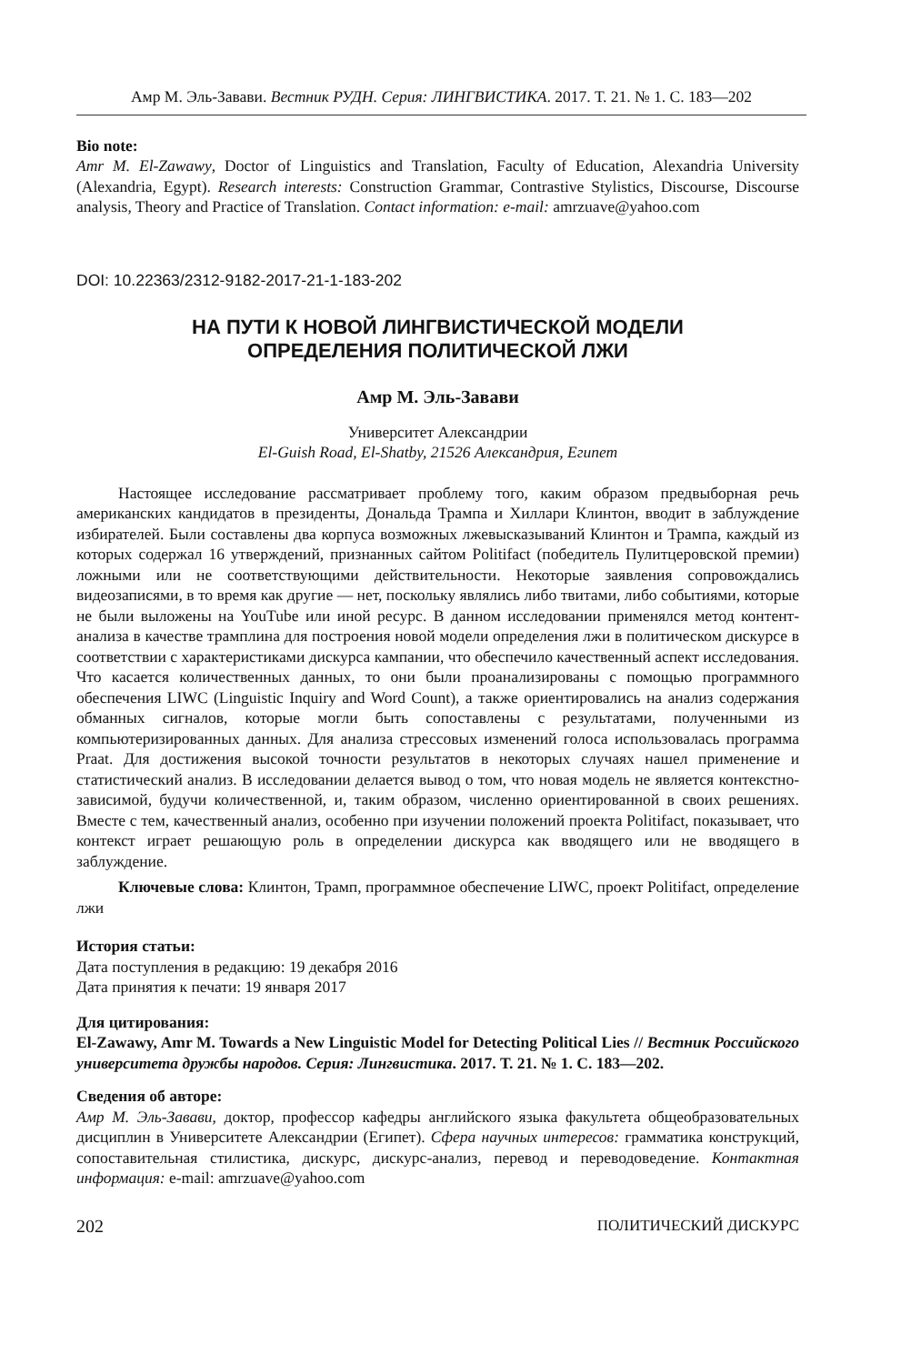Амр М. Эль-Завави. Вестник РУДН. Серия: ЛИНГВИСТИКА. 2017. Т. 21. № 1. С. 183—202
Bio note:
Amr M. El-Zawawy, Doctor of Linguistics and Translation, Faculty of Education, Alexandria University (Alexandria, Egypt). Research interests: Construction Grammar, Contrastive Stylistics, Discourse, Discourse analysis, Theory and Practice of Translation. Contact information: e-mail: amrzuave@yahoo.com
DOI: 10.22363/2312-9182-2017-21-1-183-202
НА ПУТИ К НОВОЙ ЛИНГВИСТИЧЕСКОЙ МОДЕЛИ
ОПРЕДЕЛЕНИЯ ПОЛИТИЧЕСКОЙ ЛЖИ
Амр М. Эль-Завави
Университет Александрии
El-Guish Road, El-Shatby, 21526 Александрия, Египет
Настоящее исследование рассматривает проблему того, каким образом предвыборная речь американских кандидатов в президенты, Дональда Трампа и Хиллари Клинтон, вводит в заблуждение избирателей. Были составлены два корпуса возможных лжевысказываний Клинтон и Трампа, каждый из которых содержал 16 утверждений, признанных сайтом Politifact (победитель Пулитцеровской премии) ложными или не соответствующими действительности. Некоторые заявления сопровождались видеозаписями, в то время как другие — нет, поскольку являлись либо твитами, либо событиями, которые не были выложены на YouTube или иной ресурс. В данном исследовании применялся метод контент-анализа в качестве трамплина для построения новой модели определения лжи в политическом дискурсе в соответствии с характеристиками дискурса кампании, что обеспечило качественный аспект исследования. Что касается количественных данных, то они были проанализированы с помощью программного обеспечения LIWC (Linguistic Inquiry and Word Count), а также ориентировались на анализ содержания обманных сигналов, которые могли быть сопоставлены с результатами, полученными из компьютеризированных данных. Для анализа стрессовых изменений голоса использовалась программа Praat. Для достижения высокой точности результатов в некоторых случаях нашел применение и статистический анализ. В исследовании делается вывод о том, что новая модель не является контекстно-зависимой, будучи количественной, и, таким образом, численно ориентированной в своих решениях. Вместе с тем, качественный анализ, особенно при изучении положений проекта Politifact, показывает, что контекст играет решающую роль в определении дискурса как вводящего или не вводящего в заблуждение.
Ключевые слова: Клинтон, Трамп, программное обеспечение LIWC, проект Politifact, определение лжи
История статьи:
Дата поступления в редакцию: 19 декабря 2016
Дата принятия к печати: 19 января 2017
Для цитирования:
El-Zawawy, Amr M. Towards a New Linguistic Model for Detecting Political Lies // Вестник Российского университета дружбы народов. Серия: Лингвистика. 2017. Т. 21. № 1. С. 183—202.
Сведения об авторе:
Амр М. Эль-Завави, доктор, профессор кафедры английского языка факультета общеобразовательных дисциплин в Университете Александрии (Египет). Сфера научных интересов: грамматика конструкций, сопоставительная стилистика, дискурс, дискурс-анализ, перевод и переводоведение. Контактная информация: e-mail: amrzuave@yahoo.com
202 ПОЛИТИЧЕСКИЙ ДИСКУРС